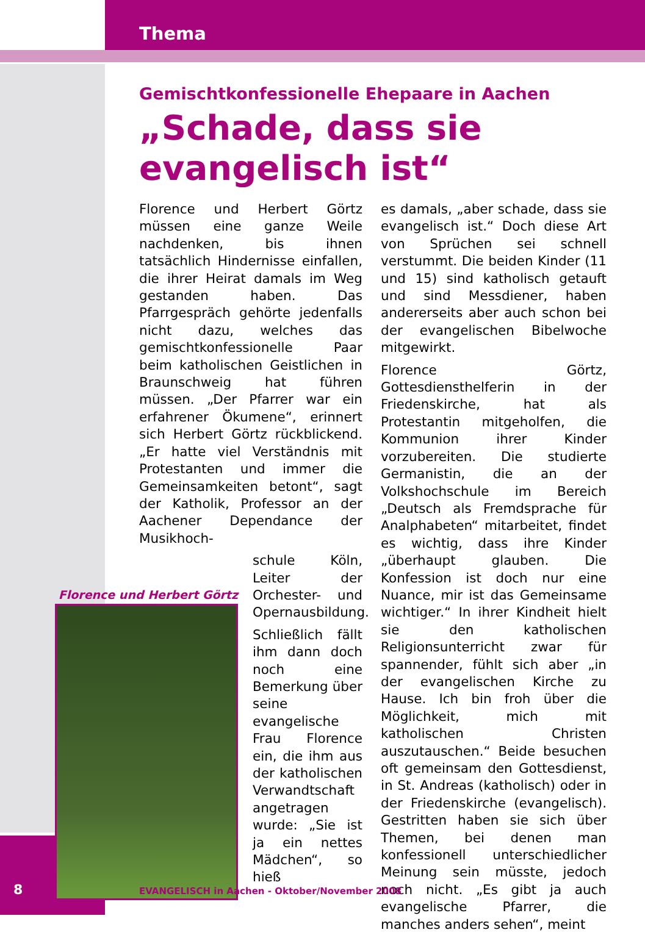Thema
Gemischtkonfessionelle Ehepaare in Aachen
„Schade, dass sie evangelisch ist“
Florence und Herbert Görtz müssen eine ganze Weile nachdenken, bis ihnen tatsächlich Hindernisse einfallen, die ihrer Heirat damals im Weg gestanden haben. Das Pfarrgespräch gehörte jedenfalls nicht dazu, welches das gemischtkonfessionelle Paar beim katholischen Geistlichen in Braunschweig hat führen müssen. „Der Pfarrer war ein erfahrener Ökumene“, erinnert sich Herbert Görtz rückblickend. „Er hatte viel Verständnis mit Protestanten und immer die Gemeinsamkeiten betont“, sagt der Katholik, Professor an der Aachener Dependance der Musikhoch-
Florence und Herbert Görtz
schule Köln, Leiter der Orchester- und Opernausbildung.
Schließlich fällt ihm dann doch noch eine Bemerkung über seine evangelische Frau Florence ein, die ihm aus der katholischen Verwandtschaft angetragen wurde: „Sie ist ja ein nettes Mädchen“, so hieß
es damals, „aber schade, dass sie evangelisch ist.“ Doch diese Art von Sprüchen sei schnell verstummt. Die beiden Kinder (11 und 15) sind katholisch getauft und sind Messdiener, haben andererseits aber auch schon bei der evangelischen Bibelwoche mitgewirkt.
Florence Görtz, Gottesdiensthelferin in der Friedenskirche, hat als Protestantin mitgeholfen, die Kommunion ihrer Kinder vorzubereiten. Die studierte Germanistin, die an der Volkshochschule im Bereich „Deutsch als Fremdsprache für Analphabeten“ mitarbeitet, findet es wichtig, dass ihre Kinder „überhaupt glauben. Die Konfession ist doch nur eine Nuance, mir ist das Gemeinsame wichtiger.“ In ihrer Kindheit hielt sie den katholischen Religionsunterricht zwar für spannender, fühlt sich aber „in der evangelischen Kirche zu Hause. Ich bin froh über die Möglichkeit, mich mit katholischen Christen auszutauschen.“ Beide besuchen oft gemeinsam den Gottesdienst, in St. Andreas (katholisch) oder in der Friedenskirche (evangelisch). Gestritten haben sie sich über Themen, bei denen man konfessionell unterschiedlicher Meinung sein müsste, jedoch noch nicht. „Es gibt ja auch evangelische Pfarrer, die manches anders sehen“, meint
8
EVANGELISCH in Aachen - Oktober/November 2008